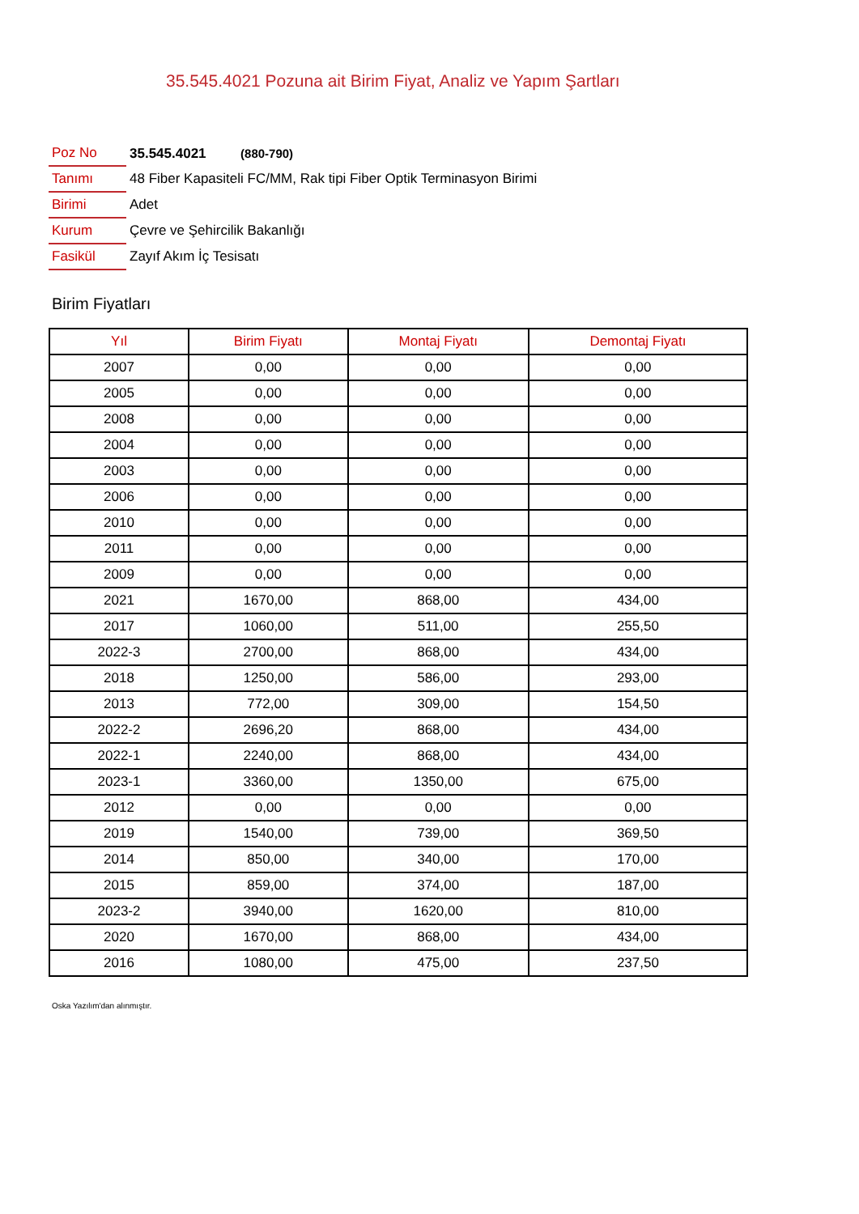35.545.4021 Pozuna ait Birim Fiyat, Analiz ve Yapım Şartları
| Poz No | 35.545.4021 (880-790) |
| Tanımı | 48 Fiber Kapasiteli FC/MM, Rak tipi Fiber Optik Terminasyon Birimi |
| Birimi | Adet |
| Kurum | Çevre ve Şehircilik Bakanlığı |
| Fasikül | Zayıf Akım İç Tesisatı |
Birim Fiyatları
| Yıl | Birim Fiyatı | Montaj Fiyatı | Demontaj Fiyatı |
| --- | --- | --- | --- |
| 2007 | 0,00 | 0,00 | 0,00 |
| 2005 | 0,00 | 0,00 | 0,00 |
| 2008 | 0,00 | 0,00 | 0,00 |
| 2004 | 0,00 | 0,00 | 0,00 |
| 2003 | 0,00 | 0,00 | 0,00 |
| 2006 | 0,00 | 0,00 | 0,00 |
| 2010 | 0,00 | 0,00 | 0,00 |
| 2011 | 0,00 | 0,00 | 0,00 |
| 2009 | 0,00 | 0,00 | 0,00 |
| 2021 | 1670,00 | 868,00 | 434,00 |
| 2017 | 1060,00 | 511,00 | 255,50 |
| 2022-3 | 2700,00 | 868,00 | 434,00 |
| 2018 | 1250,00 | 586,00 | 293,00 |
| 2013 | 772,00 | 309,00 | 154,50 |
| 2022-2 | 2696,20 | 868,00 | 434,00 |
| 2022-1 | 2240,00 | 868,00 | 434,00 |
| 2023-1 | 3360,00 | 1350,00 | 675,00 |
| 2012 | 0,00 | 0,00 | 0,00 |
| 2019 | 1540,00 | 739,00 | 369,50 |
| 2014 | 850,00 | 340,00 | 170,00 |
| 2015 | 859,00 | 374,00 | 187,00 |
| 2023-2 | 3940,00 | 1620,00 | 810,00 |
| 2020 | 1670,00 | 868,00 | 434,00 |
| 2016 | 1080,00 | 475,00 | 237,50 |
Oska Yazılım'dan alınmıştır.